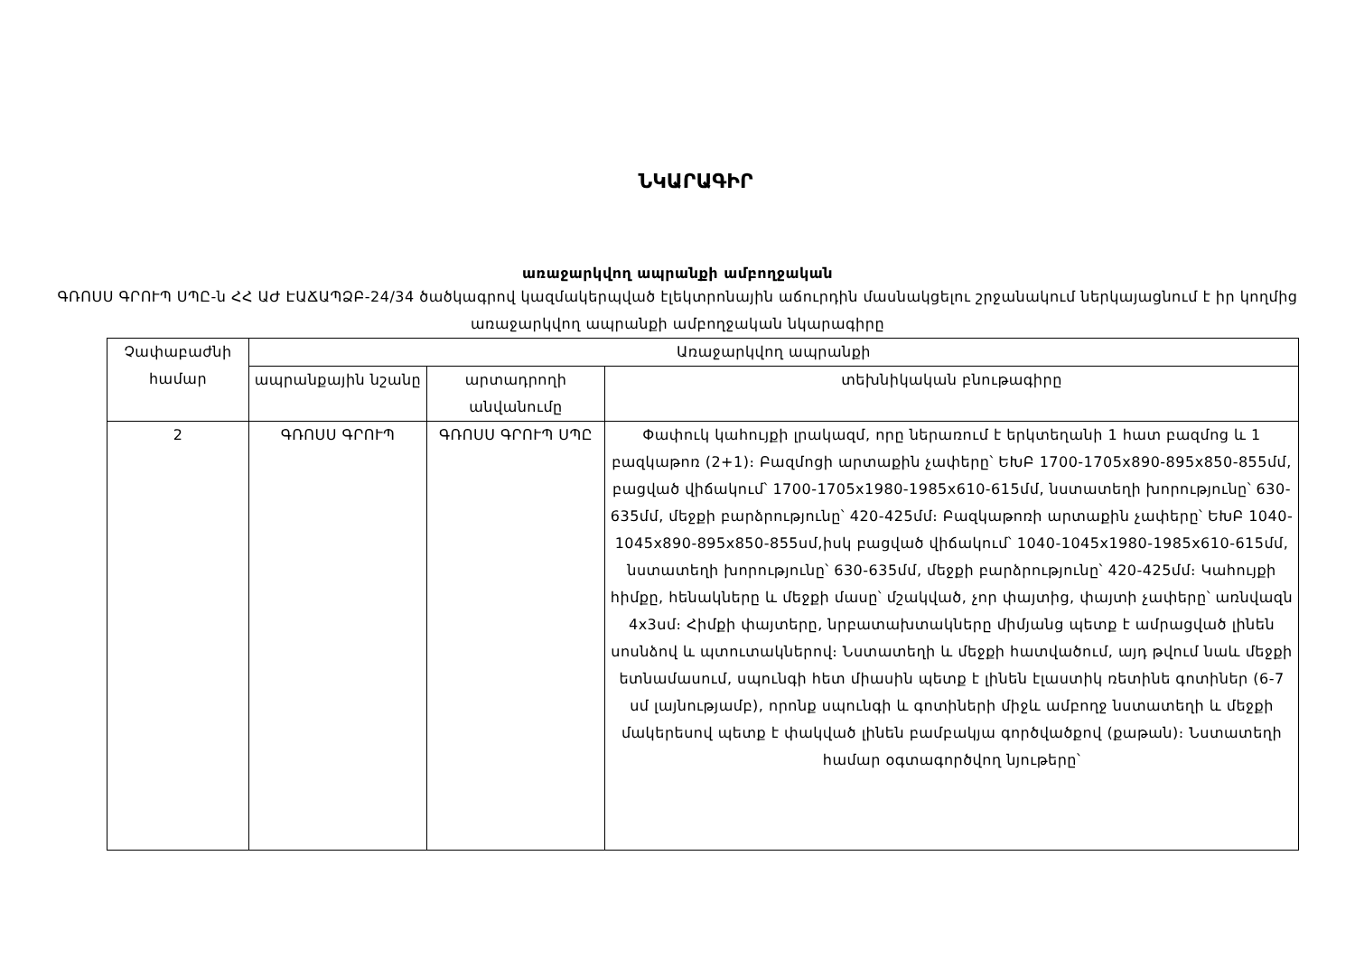ՆԿԱՐԱԳԻՐ
առաջարկվող ապրանքի ամբողջական
ԳՌՈՍՍ ԳՐՈՒՊ ՍՊԸ-ն ՀՀ ԱԺ ԷԱՃԱՊՁԲ-24/34 ծածկագրով կազմակերպված էլեկտրոնային աճուրդին մասնակցելու շրջանակում ներկայացնում է իր կողմից առաջարկվող ապրանքի ամբողջական նկարագիրը
| Չափաբաժնի համար | Առաջարկվող ապրանքի | | |
| --- | --- | --- | --- |
| | ապրանքային նշանը | արտադրողի անվանումը | տեխնիկական բնութագիրը |
| 2 | ԳՌՈՍՍ ԳՐՈՒՊ | ԳՌՈՍՍ ԳՐՈՒՊ ՍՊԸ | Փափուկ կահույքի լրակազմ, որը ներառում է երկտեղանի 1 հատ բազմոց և 1 բազկաթոռ (2+1)։ Բազմոցի արտաքին չափերը՝ ԵԽԲ 1700-1705x890-895x850-855մմ, բացված վիճակում՝ 1700-1705x1980-1985x610-615մմ, նստատեղի խորությունը՝ 630-635մմ, մեջքի բարձրությունը՝ 420-425մմ։ Բազկաթոռի արտաքին չափերը՝ ԵԽԲ 1040-1045x890-895x850-855սմ,իսկ բացված վիճակում՝ 1040-1045x1980-1985x610-615մմ, նստատեղի խորությունը՝ 630-635մմ, մեջքի բարձրությունը՝ 420-425մմ։ Կահույքի հիմքը, հենակները և մեջքի մասը՝ մշակված, չոր փայտից, փայտի չափերը՝ առնվազն 4x3սմ։ Հիմքի փայտերը, նրբատախտակները միմյանց պետք է ամրացված լինեն սոսնձով և պտուտակներով։ Նստատեղի և մեջքի հատվածում, այդ թվում նաև մեջքի ետնամասում, սպունգի հետ միասին պետք է լինեն էլաստիկ ռետինե գոտիներ (6-7 սմ լայնությամբ), որոնք սպունգի և գոտիների միջև ամբողջ նստատեղի և մեջքի մակերեսով պետք է փակված լինեն բամբակյա գործվածքով (քաթան)։ Նստատեղի համար օգտագործվող նյութերը՝ |